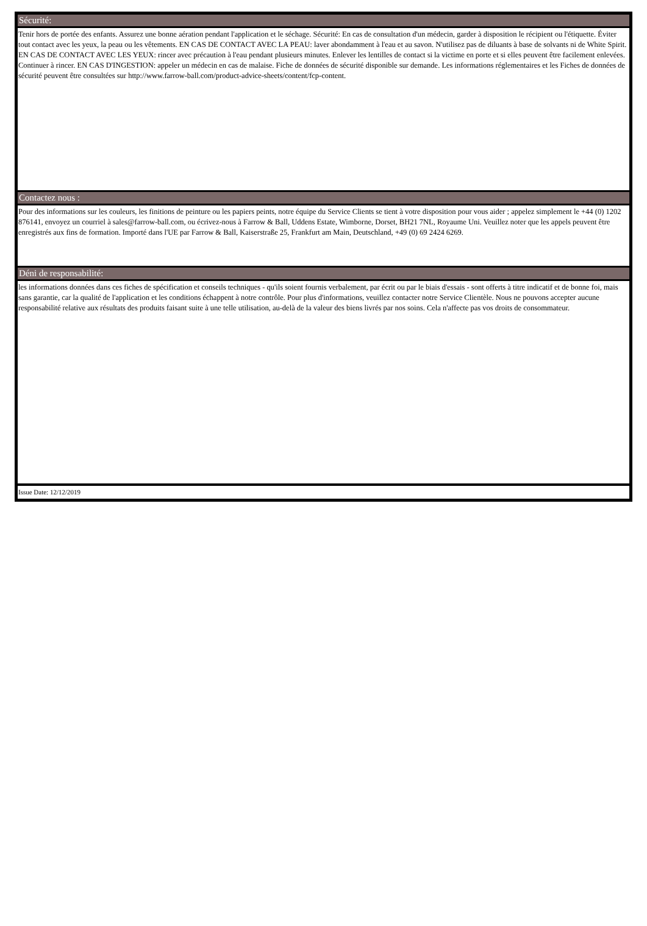Sécurité:
Tenir hors de portée des enfants. Assurez une bonne aération pendant l'application et le séchage. Sécurité: En cas de consultation d'un médecin, garder à disposition le récipient ou l'étiquette. Éviter tout contact avec les yeux, la peau ou les vêtements. EN CAS DE CONTACT AVEC LA PEAU: laver abondamment à l'eau et au savon. N'utilisez pas de diluants à base de solvants ni de White Spirit. EN CAS DE CONTACT AVEC LES YEUX: rincer avec précaution à l'eau pendant plusieurs minutes. Enlever les lentilles de contact si la victime en porte et si elles peuvent être facilement enlevées. Continuer à rincer. EN CAS D'INGESTION: appeler un médecin en cas de malaise. Fiche de données de sécurité disponible sur demande. Les informations réglementaires et les Fiches de données de sécurité peuvent être consultées sur http://www.farrow-ball.com/product-advice-sheets/content/fcp-content.
Contactez nous :
Pour des informations sur les couleurs, les finitions de peinture ou les papiers peints, notre équipe du Service Clients se tient à votre disposition pour vous aider ; appelez simplement le +44 (0) 1202 876141, envoyez un courriel à sales@farrow-ball.com, ou écrivez-nous à Farrow & Ball, Uddens Estate, Wimborne, Dorset, BH21 7NL, Royaume Uni. Veuillez noter que les appels peuvent être enregistrés aux fins de formation. Importé dans l'UE par Farrow & Ball, Kaiserstraße 25, Frankfurt am Main, Deutschland, +49 (0) 69 2424 6269.
Déni de responsabilité:
les informations données dans ces fiches de spécification et conseils techniques - qu'ils soient fournis verbalement, par écrit ou par le biais d'essais - sont offerts à titre indicatif et de bonne foi, mais sans garantie, car la qualité de l'application et les conditions échappent à notre contrôle. Pour plus d'informations, veuillez contacter notre Service Clientèle. Nous ne pouvons accepter aucune responsabilité relative aux résultats des produits faisant suite à une telle utilisation, au-delà de la valeur des biens livrés par nos soins. Cela n'affecte pas vos droits de consommateur.
Issue Date: 12/12/2019